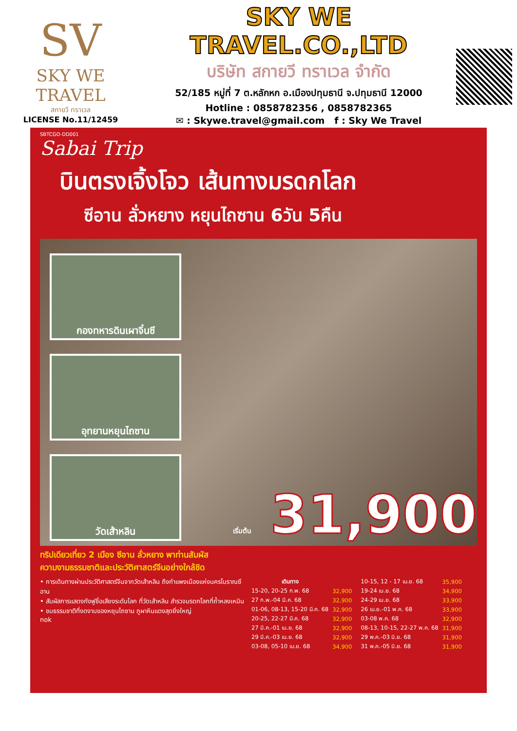SV
SKY WE TRAVEL
สกายวี ทราเวล
LICENSE No.11/12459
SKY WE TRAVEL.CO.,LTD
บริษัท สกายวี ทราเวล จำกัด
52/185 หมู่ที่ 7 ต.หลักหก อ.เมืองปทุมธานี จ.ปทุมธานี 12000
Hotline : 0858782356 , 0858782365
✉ : Skywe.travel@gmail.com f : Sky We Travel
SBTCGO-DD001
Sabai Trip
บินตรงเจิ้งโจว เส้นทางมรดกโลก
ซีอาน ลั่วหยาง หยุนไถซาน 6วัน 5คืน
กองทหารดินเผาจิ๋นซี
อุทยานหยุนไถซาน
วัดเส้าหลิน
เริ่มต้น 31,900
ทริปเดียวเที่ยว 2 เมือง ซีอาน ลั่วหยาง พาท่านสัมผัส
ความงามธรรมชาติและประวัติศาสตร์จีนอย่างใกล้ชิด
• การเดินทางผ่านประวัติศาสตร์จีนจากวัดเส้าหลิน ถึงกำแพงเมืองแห่งนครโบราณซีอาน
• สัมผัสการแสดงกังฟูชื่อเสียงระดับโลก ที่วัดเส้าหลิน สำรวจมรดกโลกที่ถ้ำหลงเหมิน
• ชมธรรมชาติที่งดงามของหยุนไถซาน ภูผาหินแดงสุดยิ่งใหญ่
nok
| เดินทาง | |
| --- | --- |
| 15-20, 20-25 ก.พ. 68 | 32,900 |
| 27 ก.พ.-04 มี.ค. 68 | 32,900 |
| 01-06, 08-13, 15-20 มี.ค. 68 | 32,900 |
| 20-25, 22-27 มี.ค. 68 | 32,900 |
| 27 มี.ค.-01 เม.ย. 68 | 32,900 |
| 29 มี.ค.-03 เม.ย. 68 | 32,900 |
| 03-08, 05-10 เม.ย. 68 | 34,900 |
| 10-15, 12 - 17 เม.ย. 68 | 35,900 |
| 19-24 เม.ย. 68 | 34,900 |
| 24-29 เม.ย. 68 | 33,900 |
| 26 เม.ย.-01 พ.ค. 68 | 33,900 |
| 03-08 พ.ค. 68 | 32,900 |
| 08-13, 10-15, 22-27 พ.ค. 68 | 31,900 |
| 29 พ.ค.-03 มิ.ย. 68 | 31,900 |
| 31 พ.ค.-05 มิ.ย. 68 | 31,900 |